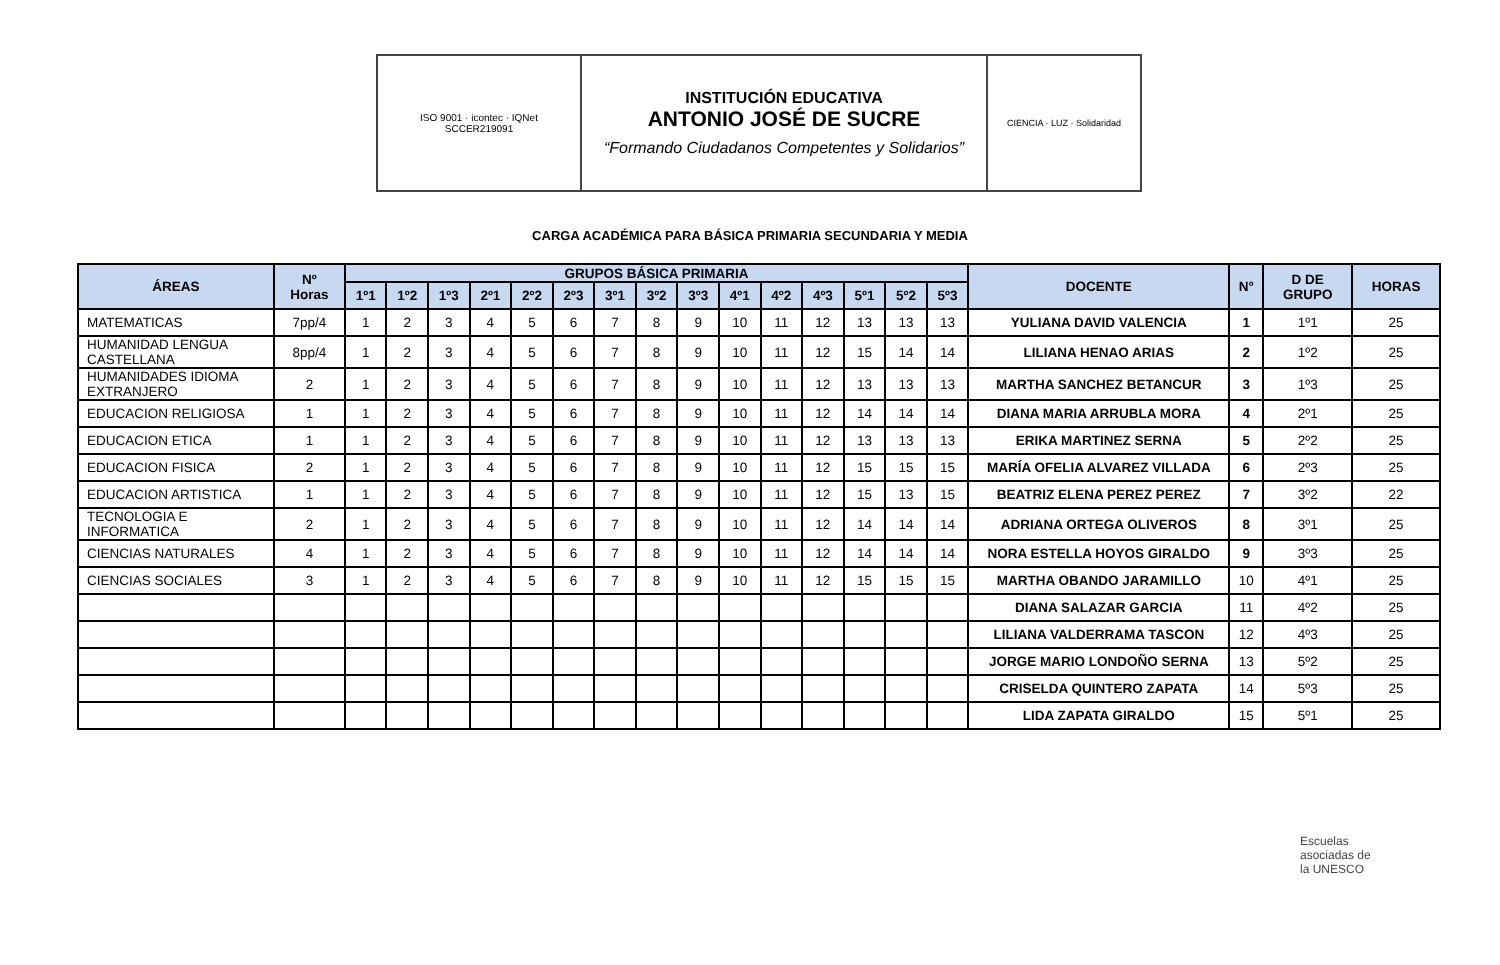| ISO 9001 · icontec · IQNet SCCER219091 | INSTITUCIÓN EDUCATIVA ANTONIO JOSÉ DE SUCRE “Formando Ciudadanos Competentes y Solidarios” | CIENCIA · LUZ · Solidaridad |
CARGA ACADÉMICA PARA BÁSICA PRIMARIA SECUNDARIA Y MEDIA
| ÁREAS | Nº Horas | GRUPOS BÁSICA PRIMARIA | | | | | | | | | | | | | | | DOCENTE | N° | D DE GRUPO | HORAS |
| --- | --- | --- | --- | --- | --- | --- | --- | --- | --- | --- | --- | --- | --- | --- | --- | --- | --- | --- | --- | --- |
| | | 1º1 | 1º2 | 1º3 | 2º1 | 2º2 | 2º3 | 3º1 | 3º2 | 3º3 | 4º1 | 4º2 | 4º3 | 5º1 | 5º2 | 5º3 | | | | |
| MATEMATICAS | 7pp/4 | 1 | 2 | 3 | 4 | 5 | 6 | 7 | 8 | 9 | 10 | 11 | 12 | 13 | 13 | 13 | YULIANA DAVID VALENCIA | 1 | 1º1 | 25 |
| HUMANIDAD LENGUA CASTELLANA | 8pp/4 | 1 | 2 | 3 | 4 | 5 | 6 | 7 | 8 | 9 | 10 | 11 | 12 | 15 | 14 | 14 | LILIANA HENAO ARIAS | 2 | 1º2 | 25 |
| HUMANIDADES IDIOMA EXTRANJERO | 2 | 1 | 2 | 3 | 4 | 5 | 6 | 7 | 8 | 9 | 10 | 11 | 12 | 13 | 13 | 13 | MARTHA SANCHEZ BETANCUR | 3 | 1º3 | 25 |
| EDUCACION RELIGIOSA | 1 | 1 | 2 | 3 | 4 | 5 | 6 | 7 | 8 | 9 | 10 | 11 | 12 | 14 | 14 | 14 | DIANA MARIA ARRUBLA MORA | 4 | 2º1 | 25 |
| EDUCACION ETICA | 1 | 1 | 2 | 3 | 4 | 5 | 6 | 7 | 8 | 9 | 10 | 11 | 12 | 13 | 13 | 13 | ERIKA MARTINEZ SERNA | 5 | 2º2 | 25 |
| EDUCACION FISICA | 2 | 1 | 2 | 3 | 4 | 5 | 6 | 7 | 8 | 9 | 10 | 11 | 12 | 15 | 15 | 15 | MARÍA OFELIA ALVAREZ VILLADA | 6 | 2º3 | 25 |
| EDUCACION ARTISTICA | 1 | 1 | 2 | 3 | 4 | 5 | 6 | 7 | 8 | 9 | 10 | 11 | 12 | 15 | 13 | 15 | BEATRIZ ELENA PEREZ PEREZ | 7 | 3º2 | 22 |
| TECNOLOGIA E INFORMATICA | 2 | 1 | 2 | 3 | 4 | 5 | 6 | 7 | 8 | 9 | 10 | 11 | 12 | 14 | 14 | 14 | ADRIANA ORTEGA OLIVEROS | 8 | 3º1 | 25 |
| CIENCIAS NATURALES | 4 | 1 | 2 | 3 | 4 | 5 | 6 | 7 | 8 | 9 | 10 | 11 | 12 | 14 | 14 | 14 | NORA ESTELLA HOYOS GIRALDO | 9 | 3º3 | 25 |
| CIENCIAS SOCIALES | 3 | 1 | 2 | 3 | 4 | 5 | 6 | 7 | 8 | 9 | 10 | 11 | 12 | 15 | 15 | 15 | MARTHA OBANDO JARAMILLO | 10 | 4º1 | 25 |
| | | | | | | | | | | | | | | | | | DIANA SALAZAR GARCIA | 11 | 4º2 | 25 |
| | | | | | | | | | | | | | | | | | LILIANA VALDERRAMA TASCON | 12 | 4º3 | 25 |
| | | | | | | | | | | | | | | | | | JORGE MARIO LONDOÑO SERNA | 13 | 5º2 | 25 |
| | | | | | | | | | | | | | | | | | CRISELDA QUINTERO ZAPATA | 14 | 5º3 | 25 |
| | | | | | | | | | | | | | | | | | LIDA ZAPATA GIRALDO | 15 | 5º1 | 25 |
Escuelas
asociadas de
la UNESCO